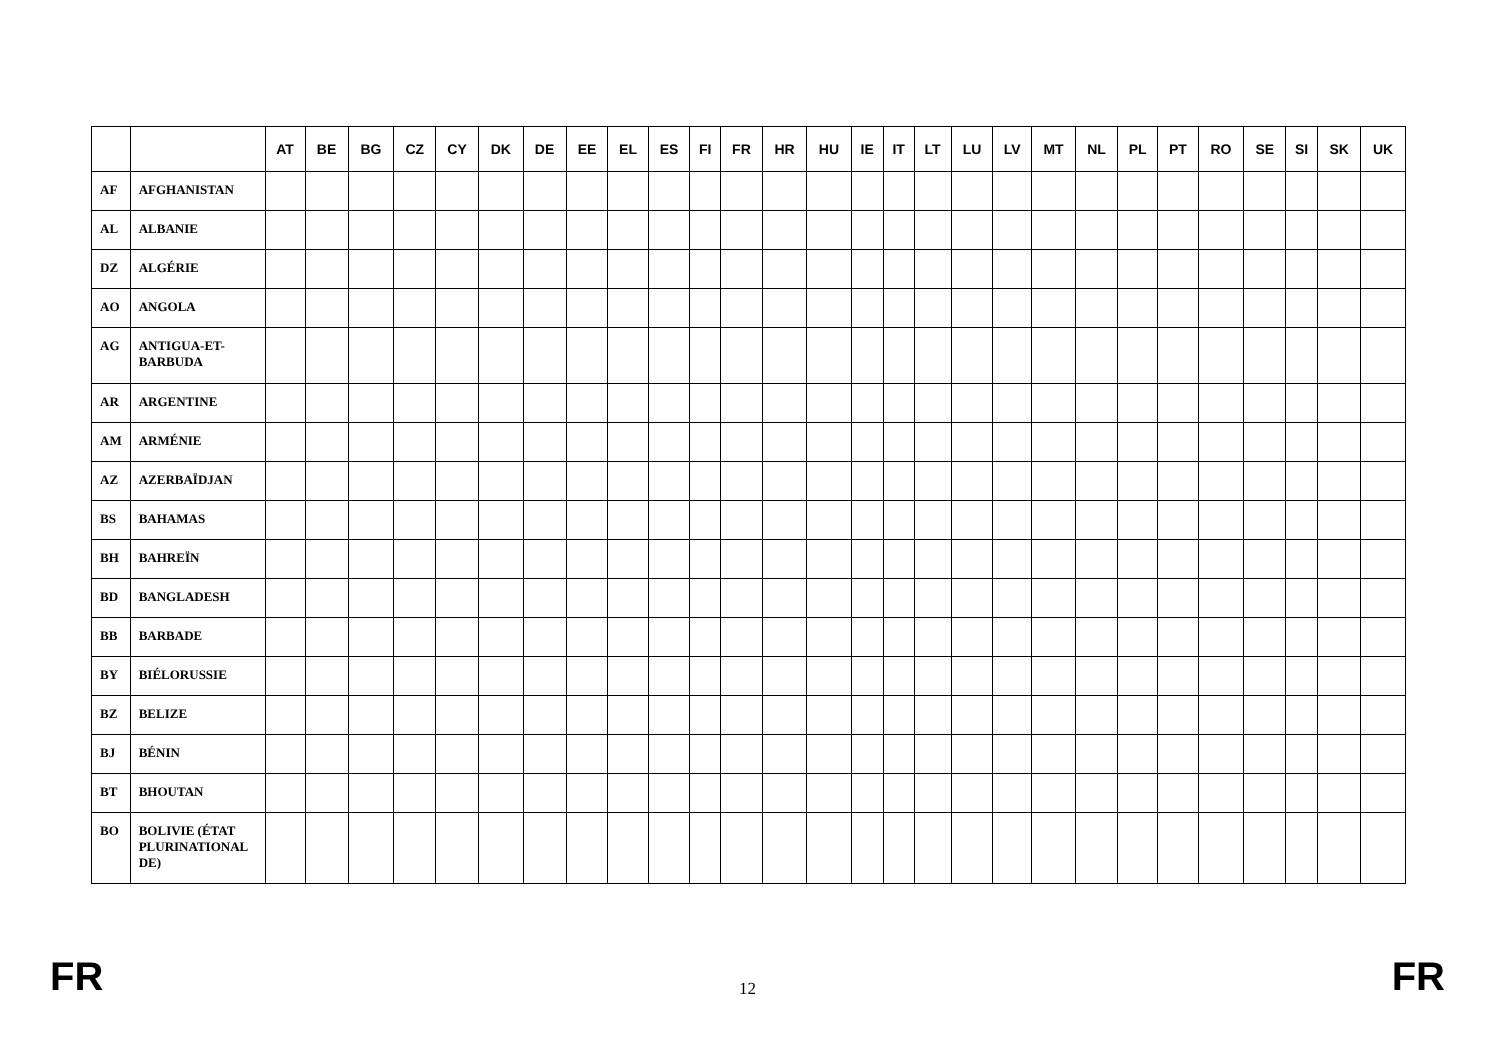| | | AT | BE | BG | CZ | CY | DK | DE | EE | EL | ES | FI | FR | HR | HU | IE | IT | LT | LU | LV | MT | NL | PL | PT | RO | SE | SI | SK | UK |
| --- | --- | --- | --- | --- | --- | --- | --- | --- | --- | --- | --- | --- | --- | --- | --- | --- | --- | --- | --- | --- | --- | --- | --- | --- | --- | --- | --- | --- | --- |
| AF | AFGHANISTAN | | | | | | | | | | | | | | | | | | | | | | | | | | | | |
| AL | ALBANIE | | | | | | | | | | | | | | | | | | | | | | | | | | | | |
| DZ | ALGÉRIE | | | | | | | | | | | | | | | | | | | | | | | | | | | | |
| AO | ANGOLA | | | | | | | | | | | | | | | | | | | | | | | | | | | | |
| AG | ANTIGUA-ET- BARBUDA | | | | | | | | | | | | | | | | | | | | | | | | | | | | |
| AR | ARGENTINE | | | | | | | | | | | | | | | | | | | | | | | | | | | | |
| AM | ARMÉNIE | | | | | | | | | | | | | | | | | | | | | | | | | | | | |
| AZ | AZERBAÏDJAN | | | | | | | | | | | | | | | | | | | | | | | | | | | | |
| BS | BAHAMAS | | | | | | | | | | | | | | | | | | | | | | | | | | | | |
| BH | BAHREÏN | | | | | | | | | | | | | | | | | | | | | | | | | | | | |
| BD | BANGLADESH | | | | | | | | | | | | | | | | | | | | | | | | | | | | |
| BB | BARBADE | | | | | | | | | | | | | | | | | | | | | | | | | | | | |
| BY | BIÉLORUSSIE | | | | | | | | | | | | | | | | | | | | | | | | | | | | |
| BZ | BELIZE | | | | | | | | | | | | | | | | | | | | | | | | | | | | |
| BJ | BÉNIN | | | | | | | | | | | | | | | | | | | | | | | | | | | | |
| BT | BHOUTAN | | | | | | | | | | | | | | | | | | | | | | | | | | | | |
| BO | BOLIVIE (ÉTAT PLURINATIONAL DE) | | | | | | | | | | | | | | | | | | | | | | | | | | | | |
FR 12 FR